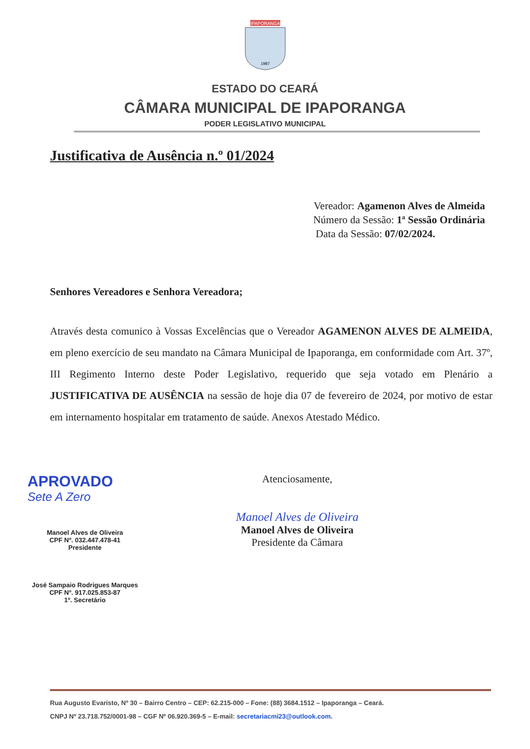IPAPORANGA
1987
ESTADO DO CEARÁ
CÂMARA MUNICIPAL DE IPAPORANGA
PODER LEGISLATIVO MUNICIPAL
Justificativa de Ausência n.º 01/2024
Vereador: Agamenon Alves de Almeida
Número da Sessão: 1ª Sessão Ordinária
Data da Sessão: 07/02/2024.
Senhores Vereadores e Senhora Vereadora;
Através desta comunico à Vossas Excelências que o Vereador AGAMENON ALVES DE ALMEIDA, em pleno exercício de seu mandato na Câmara Municipal de Ipaporanga, em conformidade com Art. 37º, III Regimento Interno deste Poder Legislativo, requerido que seja votado em Plenário a JUSTIFICATIVA DE AUSÊNCIA na sessão de hoje dia 07 de fevereiro de 2024, por motivo de estar em internamento hospitalar em tratamento de saúde. Anexos Atestado Médico.
APROVADO
Sete A Zero
Manoel Alves de Oliveira
CPF Nº. 032.447.478-41
Presidente
José Sampaio Rodrigues Marques
CPF Nº. 917.025.853-87
1º. Secretário
Atenciosamente,
Manoel Alves de Oliveira
Manoel Alves de Oliveira
Presidente da Câmara
Rua Augusto Evaristo, Nº 30 – Bairro Centro – CEP: 62.215-000 – Fone: (88) 3684.1512 – Ipaporanga – Ceará.
CNPJ Nº 23.718.752/0001-98 – CGF Nº 06.920.369-5 – E-mail: secretariacmi23@outlook.com.